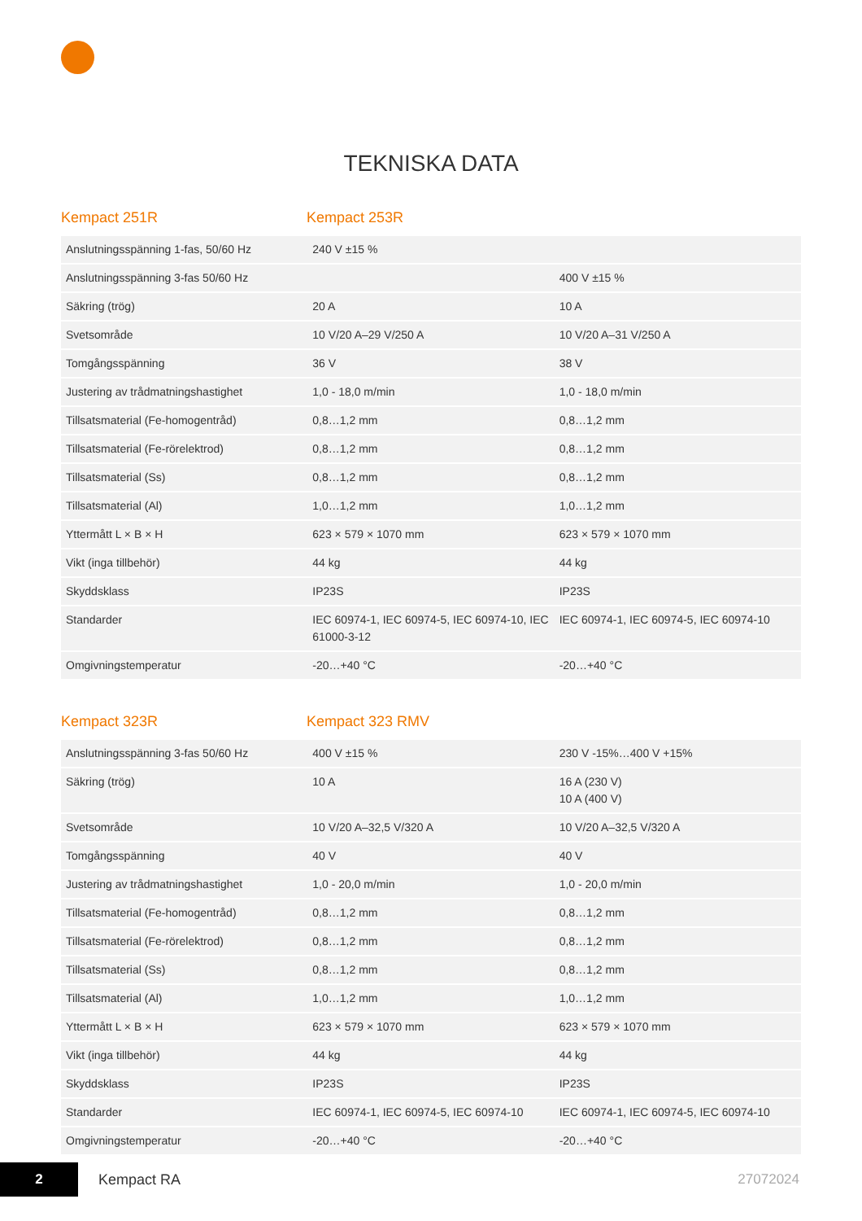TEKNISKA DATA
Kempact 251R Kempact 253R
| Anslutningsspänning 1-fas, 50/60 Hz | 240 V ±15 % | |
| Anslutningsspänning 3-fas 50/60 Hz | | 400 V ±15 % |
| Säkring (trög) | 20 A | 10 A |
| Svetsområde | 10 V/20 A–29 V/250 A | 10 V/20 A–31 V/250 A |
| Tomgångsspänning | 36 V | 38 V |
| Justering av trådmatningshastighet | 1,0 - 18,0 m/min | 1,0 - 18,0 m/min |
| Tillsatsmaterial (Fe-homogentråd) | 0,8…1,2 mm | 0,8…1,2 mm |
| Tillsatsmaterial (Fe-rörelektrod) | 0,8…1,2 mm | 0,8…1,2 mm |
| Tillsatsmaterial (Ss) | 0,8…1,2 mm | 0,8…1,2 mm |
| Tillsatsmaterial (Al) | 1,0…1,2 mm | 1,0…1,2 mm |
| Yttermått L × B × H | 623 × 579 × 1070 mm | 623 × 579 × 1070 mm |
| Vikt (inga tillbehör) | 44 kg | 44 kg |
| Skyddsklass | IP23S | IP23S |
| Standarder | IEC 60974-1, IEC 60974-5, IEC 60974-10, IEC 61000-3-12 | IEC 60974-1, IEC 60974-5, IEC 60974-10 |
| Omgivningstemperatur | -20…+40 °C | -20…+40 °C |
Kempact 323R Kempact 323 RMV
| Anslutningsspänning 3-fas 50/60 Hz | 400 V ±15 % | 230 V -15%…400 V +15% |
| Säkring (trög) | 10 A | 16 A (230 V) 10 A (400 V) |
| Svetsområde | 10 V/20 A–32,5 V/320 A | 10 V/20 A–32,5 V/320 A |
| Tomgångsspänning | 40 V | 40 V |
| Justering av trådmatningshastighet | 1,0 - 20,0 m/min | 1,0 - 20,0 m/min |
| Tillsatsmaterial (Fe-homogentråd) | 0,8…1,2 mm | 0,8…1,2 mm |
| Tillsatsmaterial (Fe-rörelektrod) | 0,8…1,2 mm | 0,8…1,2 mm |
| Tillsatsmaterial (Ss) | 0,8…1,2 mm | 0,8…1,2 mm |
| Tillsatsmaterial (Al) | 1,0…1,2 mm | 1,0…1,2 mm |
| Yttermått L × B × H | 623 × 579 × 1070 mm | 623 × 579 × 1070 mm |
| Vikt (inga tillbehör) | 44 kg | 44 kg |
| Skyddsklass | IP23S | IP23S |
| Standarder | IEC 60974-1, IEC 60974-5, IEC 60974-10 | IEC 60974-1, IEC 60974-5, IEC 60974-10 |
| Omgivningstemperatur | -20…+40 °C | -20…+40 °C |
2
Kempact RA 27072024